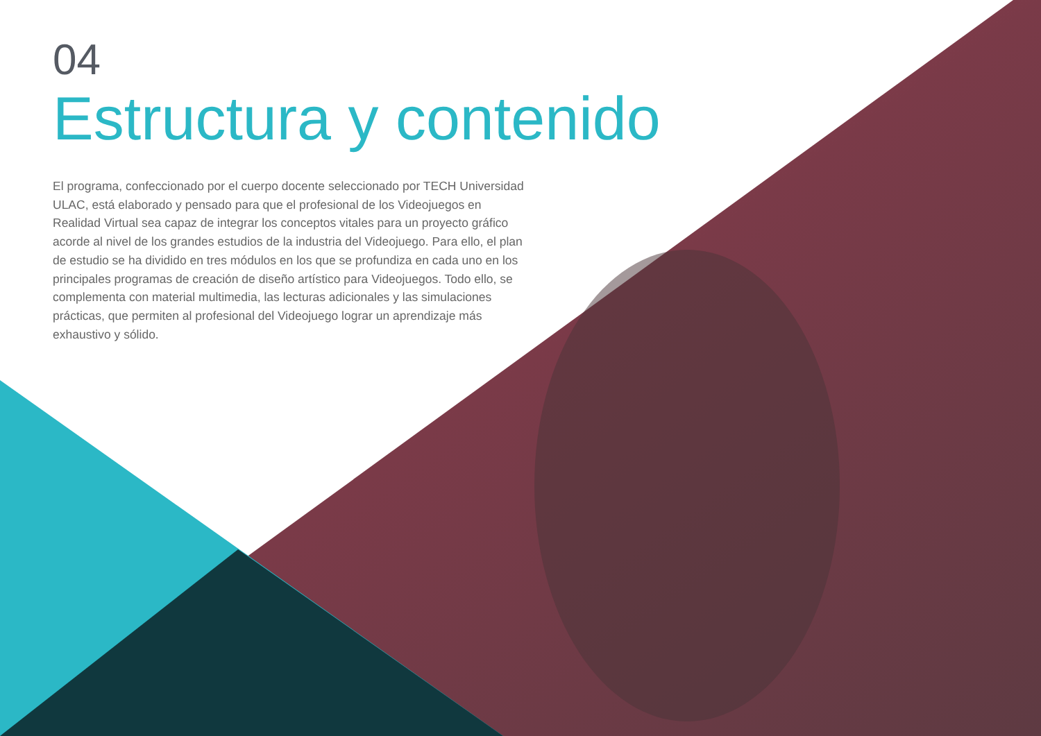04
Estructura y contenido
El programa, confeccionado por el cuerpo docente seleccionado por TECH Universidad ULAC, está elaborado y pensado para que el profesional de los Videojuegos en Realidad Virtual sea capaz de integrar los conceptos vitales para un proyecto gráfico acorde al nivel de los grandes estudios de la industria del Videojuego. Para ello, el plan de estudio se ha dividido en tres módulos en los que se profundiza en cada uno en los principales programas de creación de diseño artístico para Videojuegos. Todo ello, se complementa con material multimedia, las lecturas adicionales y las simulaciones prácticas, que permiten al profesional del Videojuego lograr un aprendizaje más exhaustivo y sólido.